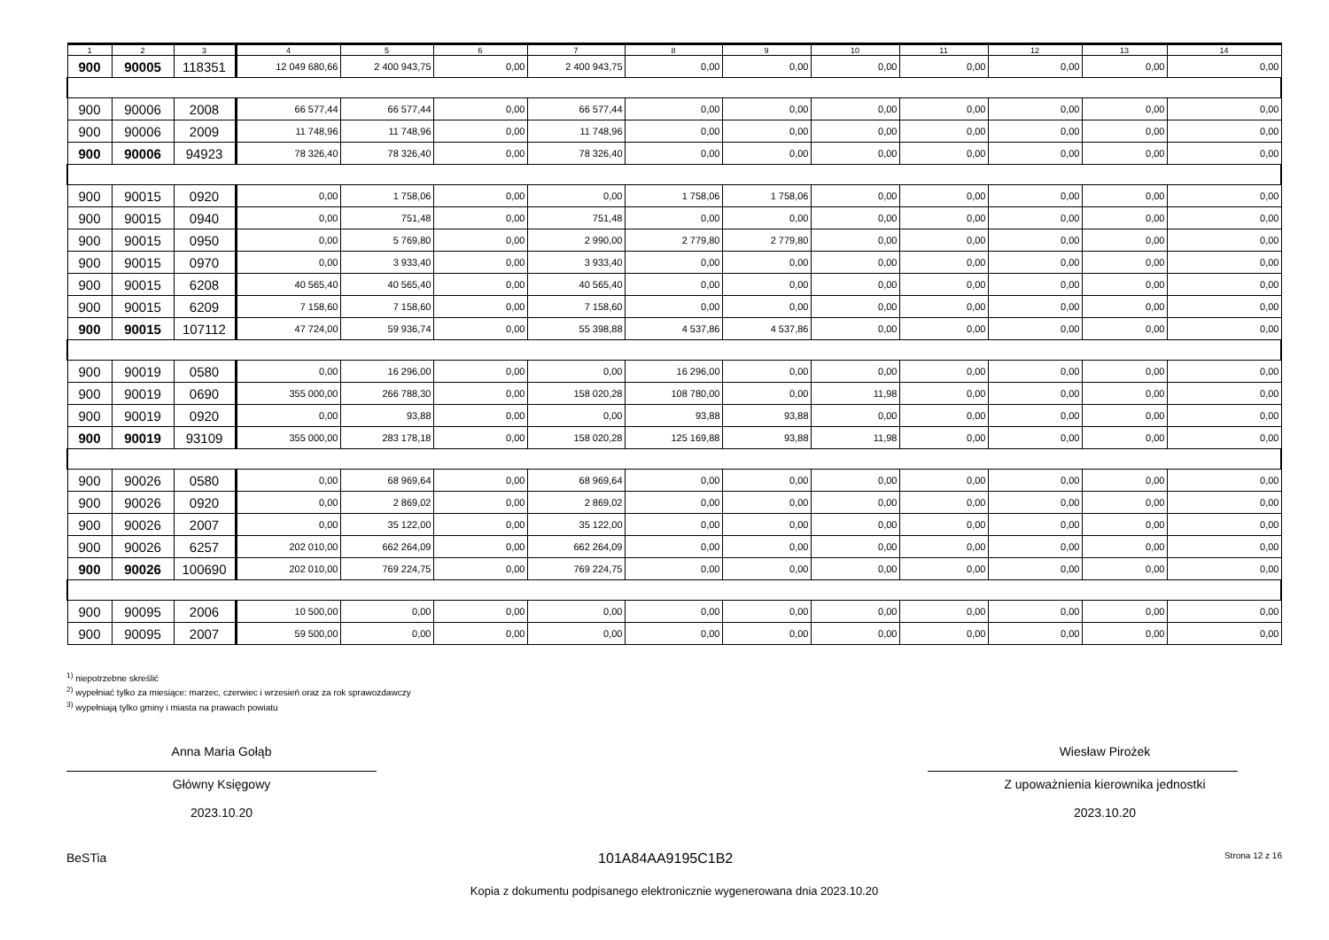| 1 | 2 | 3 | 4 | 5 | 6 | 7 | 8 | 9 | 10 | 11 | 12 | 13 | 14 |
| --- | --- | --- | --- | --- | --- | --- | --- | --- | --- | --- | --- | --- | --- |
| 900 | 90005 | 118351 | 12 049 680,66 | 2 400 943,75 | 0,00 | 2 400 943,75 | 0,00 | 0,00 | 0,00 | 0,00 | 0,00 | 0,00 | 0,00 |
| 900 | 90006 | 2008 | 66 577,44 | 66 577,44 | 0,00 | 66 577,44 | 0,00 | 0,00 | 0,00 | 0,00 | 0,00 | 0,00 | 0,00 |
| 900 | 90006 | 2009 | 11 748,96 | 11 748,96 | 0,00 | 11 748,96 | 0,00 | 0,00 | 0,00 | 0,00 | 0,00 | 0,00 | 0,00 |
| 900 | 90006 | 94923 | 78 326,40 | 78 326,40 | 0,00 | 78 326,40 | 0,00 | 0,00 | 0,00 | 0,00 | 0,00 | 0,00 | 0,00 |
| 900 | 90015 | 0920 | 0,00 | 1 758,06 | 0,00 | 0,00 | 1 758,06 | 1 758,06 | 0,00 | 0,00 | 0,00 | 0,00 | 0,00 |
| 900 | 90015 | 0940 | 0,00 | 751,48 | 0,00 | 751,48 | 0,00 | 0,00 | 0,00 | 0,00 | 0,00 | 0,00 | 0,00 |
| 900 | 90015 | 0950 | 0,00 | 5 769,80 | 0,00 | 2 990,00 | 2 779,80 | 2 779,80 | 0,00 | 0,00 | 0,00 | 0,00 | 0,00 |
| 900 | 90015 | 0970 | 0,00 | 3 933,40 | 0,00 | 3 933,40 | 0,00 | 0,00 | 0,00 | 0,00 | 0,00 | 0,00 | 0,00 |
| 900 | 90015 | 6208 | 40 565,40 | 40 565,40 | 0,00 | 40 565,40 | 0,00 | 0,00 | 0,00 | 0,00 | 0,00 | 0,00 | 0,00 |
| 900 | 90015 | 6209 | 7 158,60 | 7 158,60 | 0,00 | 7 158,60 | 0,00 | 0,00 | 0,00 | 0,00 | 0,00 | 0,00 | 0,00 |
| 900 | 90015 | 107112 | 47 724,00 | 59 936,74 | 0,00 | 55 398,88 | 4 537,86 | 4 537,86 | 0,00 | 0,00 | 0,00 | 0,00 | 0,00 |
| 900 | 90019 | 0580 | 0,00 | 16 296,00 | 0,00 | 0,00 | 16 296,00 | 0,00 | 0,00 | 0,00 | 0,00 | 0,00 | 0,00 |
| 900 | 90019 | 0690 | 355 000,00 | 266 788,30 | 0,00 | 158 020,28 | 108 780,00 | 0,00 | 11,98 | 0,00 | 0,00 | 0,00 | 0,00 |
| 900 | 90019 | 0920 | 0,00 | 93,88 | 0,00 | 0,00 | 93,88 | 93,88 | 0,00 | 0,00 | 0,00 | 0,00 | 0,00 |
| 900 | 90019 | 93109 | 355 000,00 | 283 178,18 | 0,00 | 158 020,28 | 125 169,88 | 93,88 | 11,98 | 0,00 | 0,00 | 0,00 | 0,00 |
| 900 | 90026 | 0580 | 0,00 | 68 969,64 | 0,00 | 68 969,64 | 0,00 | 0,00 | 0,00 | 0,00 | 0,00 | 0,00 | 0,00 |
| 900 | 90026 | 0920 | 0,00 | 2 869,02 | 0,00 | 2 869,02 | 0,00 | 0,00 | 0,00 | 0,00 | 0,00 | 0,00 | 0,00 |
| 900 | 90026 | 2007 | 0,00 | 35 122,00 | 0,00 | 35 122,00 | 0,00 | 0,00 | 0,00 | 0,00 | 0,00 | 0,00 | 0,00 |
| 900 | 90026 | 6257 | 202 010,00 | 662 264,09 | 0,00 | 662 264,09 | 0,00 | 0,00 | 0,00 | 0,00 | 0,00 | 0,00 | 0,00 |
| 900 | 90026 | 100690 | 202 010,00 | 769 224,75 | 0,00 | 769 224,75 | 0,00 | 0,00 | 0,00 | 0,00 | 0,00 | 0,00 | 0,00 |
| 900 | 90095 | 2006 | 10 500,00 | 0,00 | 0,00 | 0,00 | 0,00 | 0,00 | 0,00 | 0,00 | 0,00 | 0,00 | 0,00 |
| 900 | 90095 | 2007 | 59 500,00 | 0,00 | 0,00 | 0,00 | 0,00 | 0,00 | 0,00 | 0,00 | 0,00 | 0,00 | 0,00 |
<sup>1)</sup> niepotrzebne skreślić
<sup>2)</sup> wypełniać tylko za miesiące: marzec, czerwiec i wrzesień oraz za rok sprawozdawczy
<sup>3)</sup> wypełniają tylko gminy i miasta na prawach powiatu
Anna Maria Gołąb
Główny Księgowy
2023.10.20
Wiesław Pirożek
Z upoważnienia kierownika jednostki
2023.10.20
BeSTia 101A84AA9195C1B2 Strona 12 z 16
Kopia z dokumentu podpisanego elektronicznie wygenerowana dnia 2023.10.20